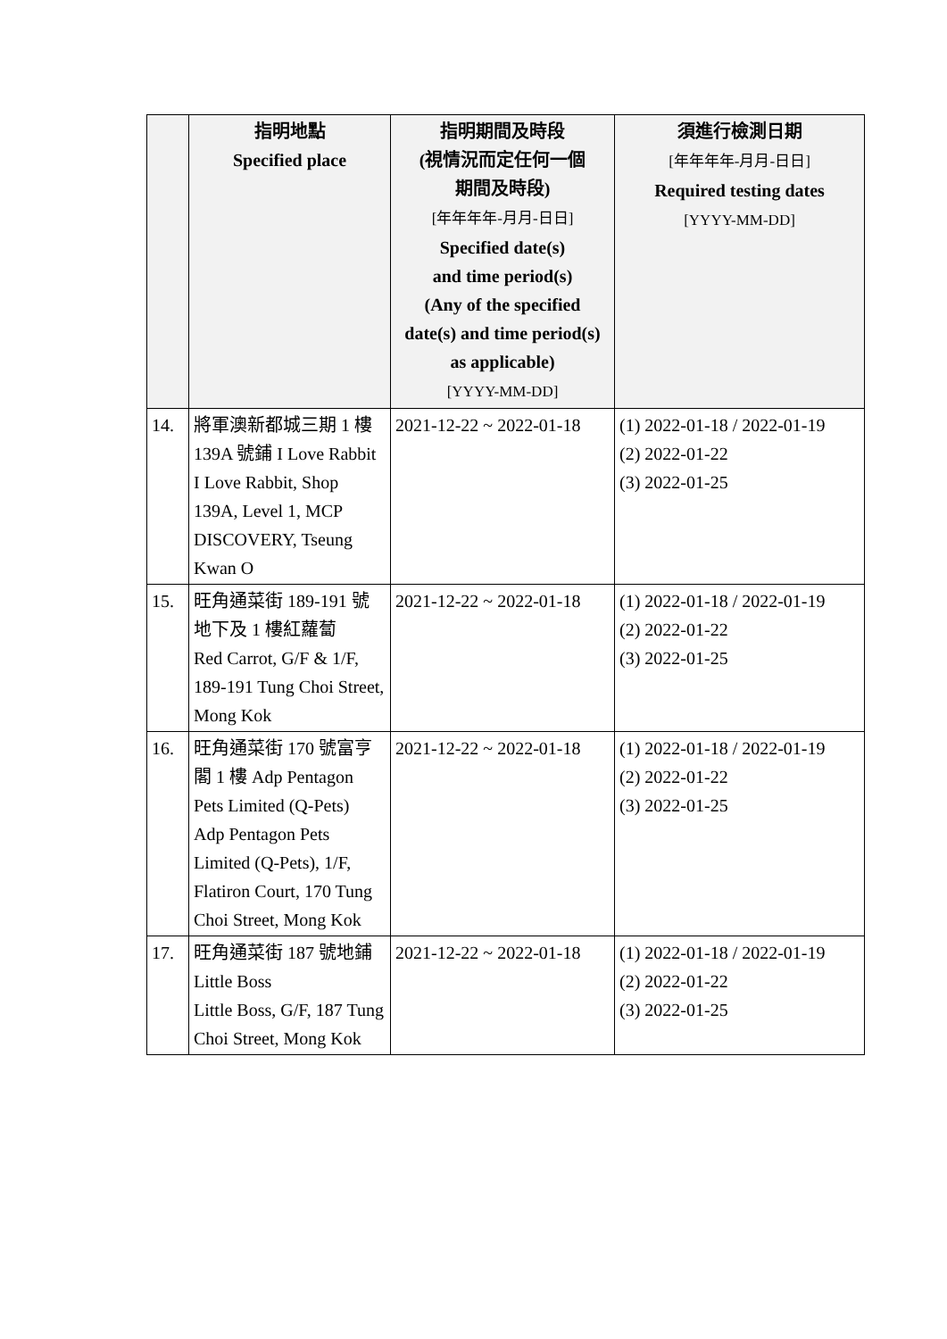| | 指明地點 Specified place | 指明期間及時段 (視情況而定任何一個 期間及時段) [年年年年-月月-日日] Specified date(s) and time period(s) (Any of the specified date(s) and time period(s) as applicable) [YYYY-MM-DD] | 須進行檢測日期 [年年年年-月月-日日] Required testing dates [YYYY-MM-DD] |
| --- | --- | --- | --- |
| 14. | 將軍澳新都城三期 1 樓 139A 號鋪 I Love Rabbit I Love Rabbit, Shop 139A, Level 1, MCP DISCOVERY, Tseung Kwan O | 2021-12-22 ~ 2022-01-18 | (1) 2022-01-18 / 2022-01-19 (2) 2022-01-22 (3) 2022-01-25 |
| 15. | 旺角通菜街 189-191 號地下及 1 樓紅蘿蔔 Red Carrot, G/F & 1/F, 189-191 Tung Choi Street, Mong Kok | 2021-12-22 ~ 2022-01-18 | (1) 2022-01-18 / 2022-01-19 (2) 2022-01-22 (3) 2022-01-25 |
| 16. | 旺角通菜街 170 號富亨閣 1 樓 Adp Pentagon Pets Limited (Q-Pets) Adp Pentagon Pets Limited (Q-Pets), 1/F, Flatiron Court, 170 Tung Choi Street, Mong Kok | 2021-12-22 ~ 2022-01-18 | (1) 2022-01-18 / 2022-01-19 (2) 2022-01-22 (3) 2022-01-25 |
| 17. | 旺角通菜街 187 號地鋪 Little Boss Little Boss, G/F, 187 Tung Choi Street, Mong Kok | 2021-12-22 ~ 2022-01-18 | (1) 2022-01-18 / 2022-01-19 (2) 2022-01-22 (3) 2022-01-25 |